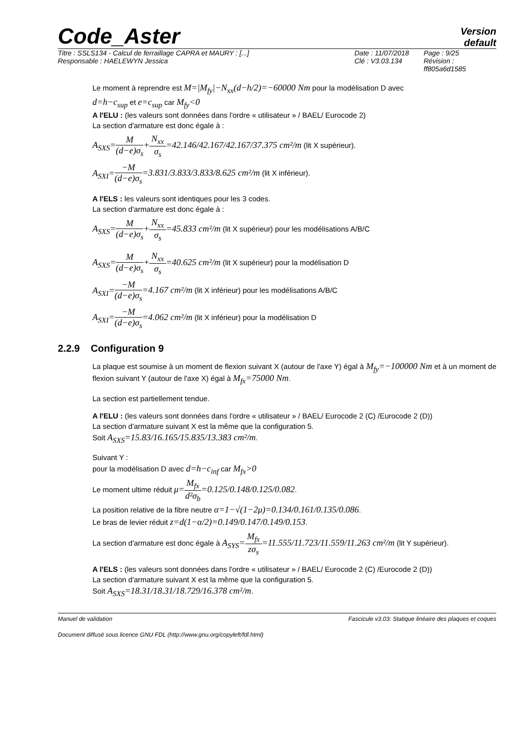Code_Aster
Version
default
Titre : SSLS134 - Calcul de ferraillage CAPRA et MAURY : [...]
Responsable : HAELEWYN Jessica
Date : 11/07/2018
Clé : V3.03.134
Page : 9/25
Révision :
ff805a6d1585
Le moment à reprendre est M=|M<sub>fy</sub>|−N<sub>xx</sub>(d−h/2)=−60000 Nm pour la modélisation D avec
d=h−c<sub>sup</sub> et e=c<sub>sup</sub> car M<sub>fy</sub><0
A l'ELU : (les valeurs sont données dans l'ordre « utilisateur » / BAEL/ Eurocode 2)
La section d'armature est donc égale à :
A<sub>SXS</sub>=M (d−e)σ<sub>s</sub>+N<sub>xx</sub> σ<sub>s</sub>=42.146/42.167/42.167/37.375 cm²/m (lit X supérieur).
A<sub>SXI</sub>=−M (d−e)σ<sub>s</sub>=3.831/3.833/3.833/8.625 cm²/m (lit X inférieur).
A l'ELS : les valeurs sont identiques pour les 3 codes.
La section d'armature est donc égale à :
A<sub>SXS</sub>=M (d−e)σ<sub>s</sub>+N<sub>xx</sub> σ<sub>s</sub>=45.833 cm²/m (lit X supérieur) pour les modélisations A/B/C
A<sub>SXS</sub>=M (d−e)σ<sub>s</sub>+N<sub>xx</sub> σ<sub>s</sub>=40.625 cm²/m (lit X supérieur) pour la modélisation D
A<sub>SXI</sub>=−M (d−e)σ<sub>s</sub>=4.167 cm²/m (lit X inférieur) pour les modélisations A/B/C
A<sub>SXI</sub>=−M (d−e)σ<sub>s</sub>=4.062 cm²/m (lit X inférieur) pour la modélisation D
2.2.9 Configuration 9
La plaque est soumise à un moment de flexion suivant X (autour de l'axe Y) égal à M<sub>fy</sub>=−100000 Nm et à un moment de flexion suivant Y (autour de l'axe X) égal à M<sub>fx</sub>=75000 Nm.
La section est partiellement tendue.
A l'ELU : (les valeurs sont données dans l'ordre « utilisateur » / BAEL/ Eurocode 2 (C) /Eurocode 2 (D))
La section d'armature suivant X est la même que la configuration 5.
Soit A<sub>SXS</sub>=15.83/16.165/15.835/13.383 cm²/m.
Suivant Y :
pour la modélisation D avec d=h−c<sub>inf</sub> car M<sub>fx</sub>>0
Le moment ultime réduit μ=M<sub>fx</sub> d²σ<sub>b</sub>=0.125/0.148/0.125/0.082.
La position relative de la fibre neutre α=1−√(1−2μ)=0.134/0.161/0.135/0.086.
Le bras de levier réduit z=d(1−α/2)=0.149/0.147/0.149/0.153.
La section d'armature est donc égale à A<sub>SYS</sub>=M<sub>fx</sub> zσ<sub>s</sub>=11.555/11.723/11.559/11.263 cm²/m (lit Y supérieur).
A l'ELS : (les valeurs sont données dans l'ordre « utilisateur » / BAEL/ Eurocode 2 (C) /Eurocode 2 (D))
La section d'armature suivant X est la même que la configuration 5.
Soit A<sub>SXS</sub>=18.31/18.31/18.729/16.378 cm²/m.
Manuel de validation Fascicule v3.03: Statique linéaire des plaques et coques
Document diffusé sous licence GNU FDL (http://www.gnu.org/copyleft/fdl.html)